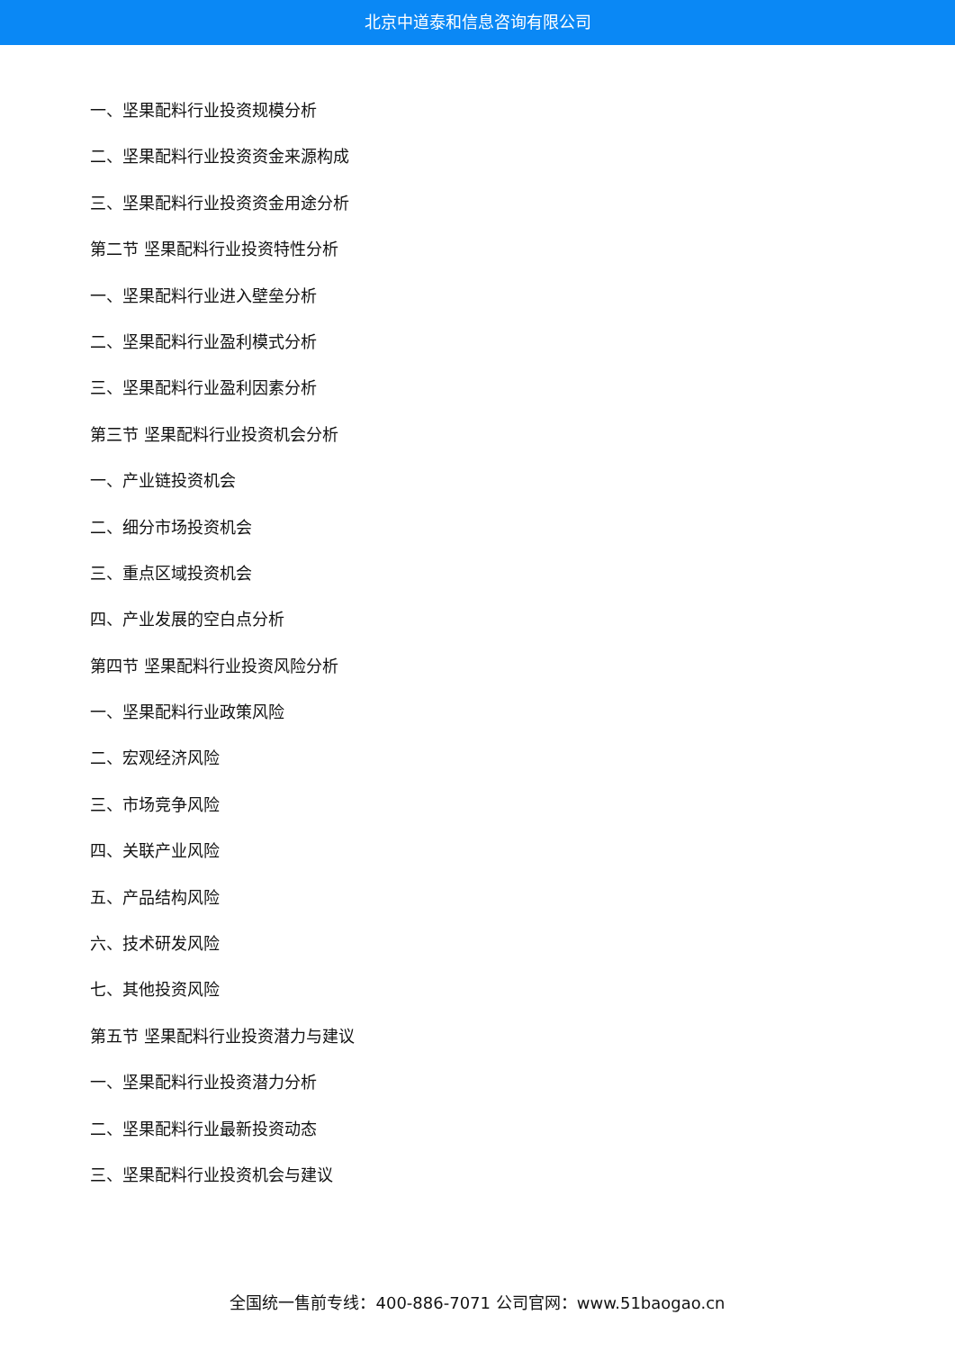北京中道泰和信息咨询有限公司
一、坚果配料行业投资规模分析
二、坚果配料行业投资资金来源构成
三、坚果配料行业投资资金用途分析
第二节 坚果配料行业投资特性分析
一、坚果配料行业进入壁垒分析
二、坚果配料行业盈利模式分析
三、坚果配料行业盈利因素分析
第三节 坚果配料行业投资机会分析
一、产业链投资机会
二、细分市场投资机会
三、重点区域投资机会
四、产业发展的空白点分析
第四节 坚果配料行业投资风险分析
一、坚果配料行业政策风险
二、宏观经济风险
三、市场竞争风险
四、关联产业风险
五、产品结构风险
六、技术研发风险
七、其他投资风险
第五节 坚果配料行业投资潜力与建议
一、坚果配料行业投资潜力分析
二、坚果配料行业最新投资动态
三、坚果配料行业投资机会与建议
全国统一售前专线：400-886-7071 公司官网：www.51baogao.cn